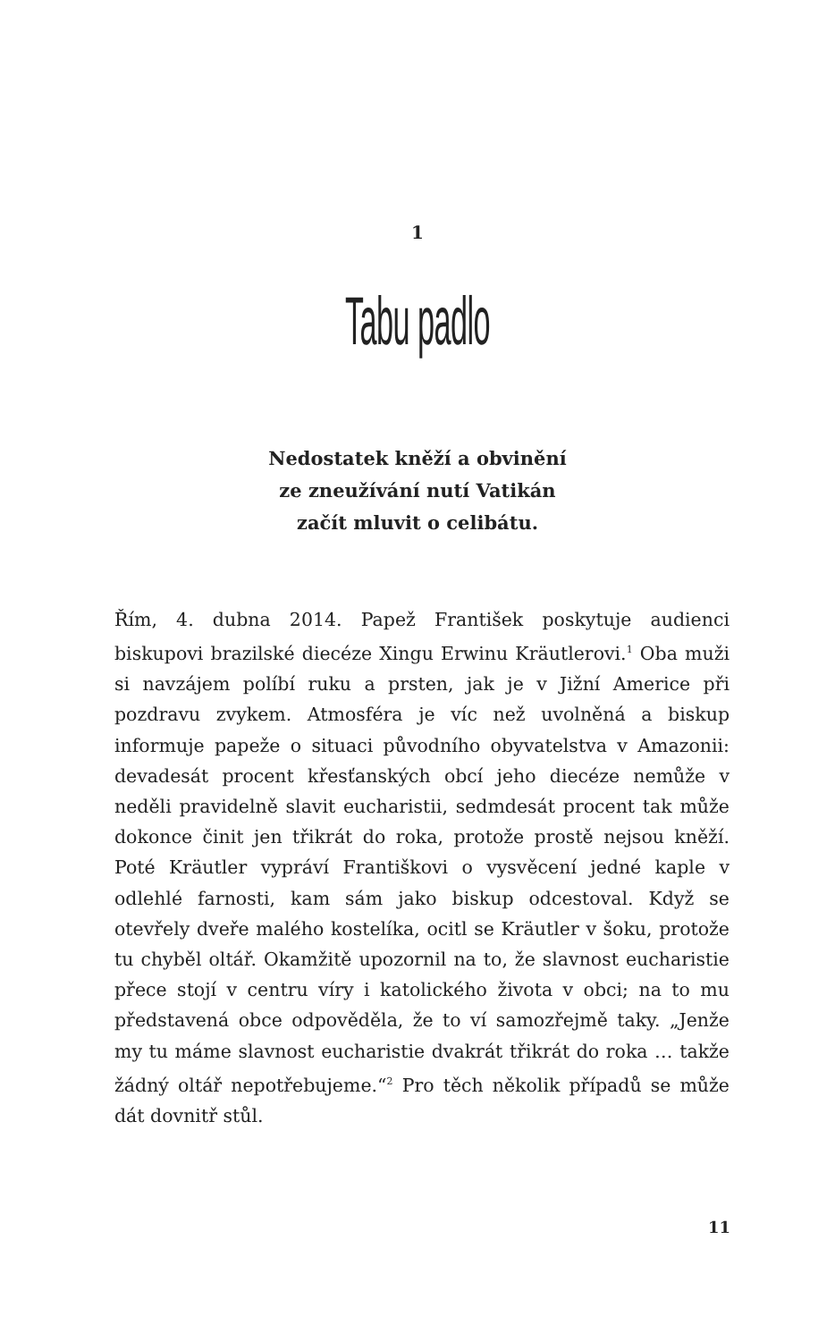1
Tabu padlo
Nedostatek kněží a obvinění
ze zneužívání nutí Vatikán
začít mluvit o celibátu.
Řím, 4. dubna 2014. Papež František poskytuje audienci biskupovi brazilské diecéze Xingu Erwinu Kräutlerovi.<sup>1</sup> Oba muži si navzájem políbí ruku a prsten, jak je v Jižní Americe při pozdravu zvykem. Atmosféra je víc než uvolněná a biskup informuje papeže o situaci původního obyvatelstva v Amazonii: devadesát procent křesťanských obcí jeho diecéze nemůže v neděli pravidelně slavit eucharistii, sedmdesát procent tak může dokonce činit jen třikrát do roka, protože prostě nejsou kněží. Poté Kräutler vypráví Františkovi o vysvěcení jedné kaple v odlehlé farnosti, kam sám jako biskup odcestoval. Když se otevřely dveře malého kostelíka, ocitl se Kräutler v šoku, protože tu chyběl oltář. Okamžitě upozornil na to, že slavnost eucharistie přece stojí v centru víry i katolického života v obci; na to mu představená obce odpověděla, že to ví samozřejmě taky. „Jenže my tu máme slavnost eucharistie dvakrát třikrát do roka … takže žádný oltář nepotřebujeme.“<sup>2</sup> Pro těch několik případů se může dát dovnitř stůl.
11